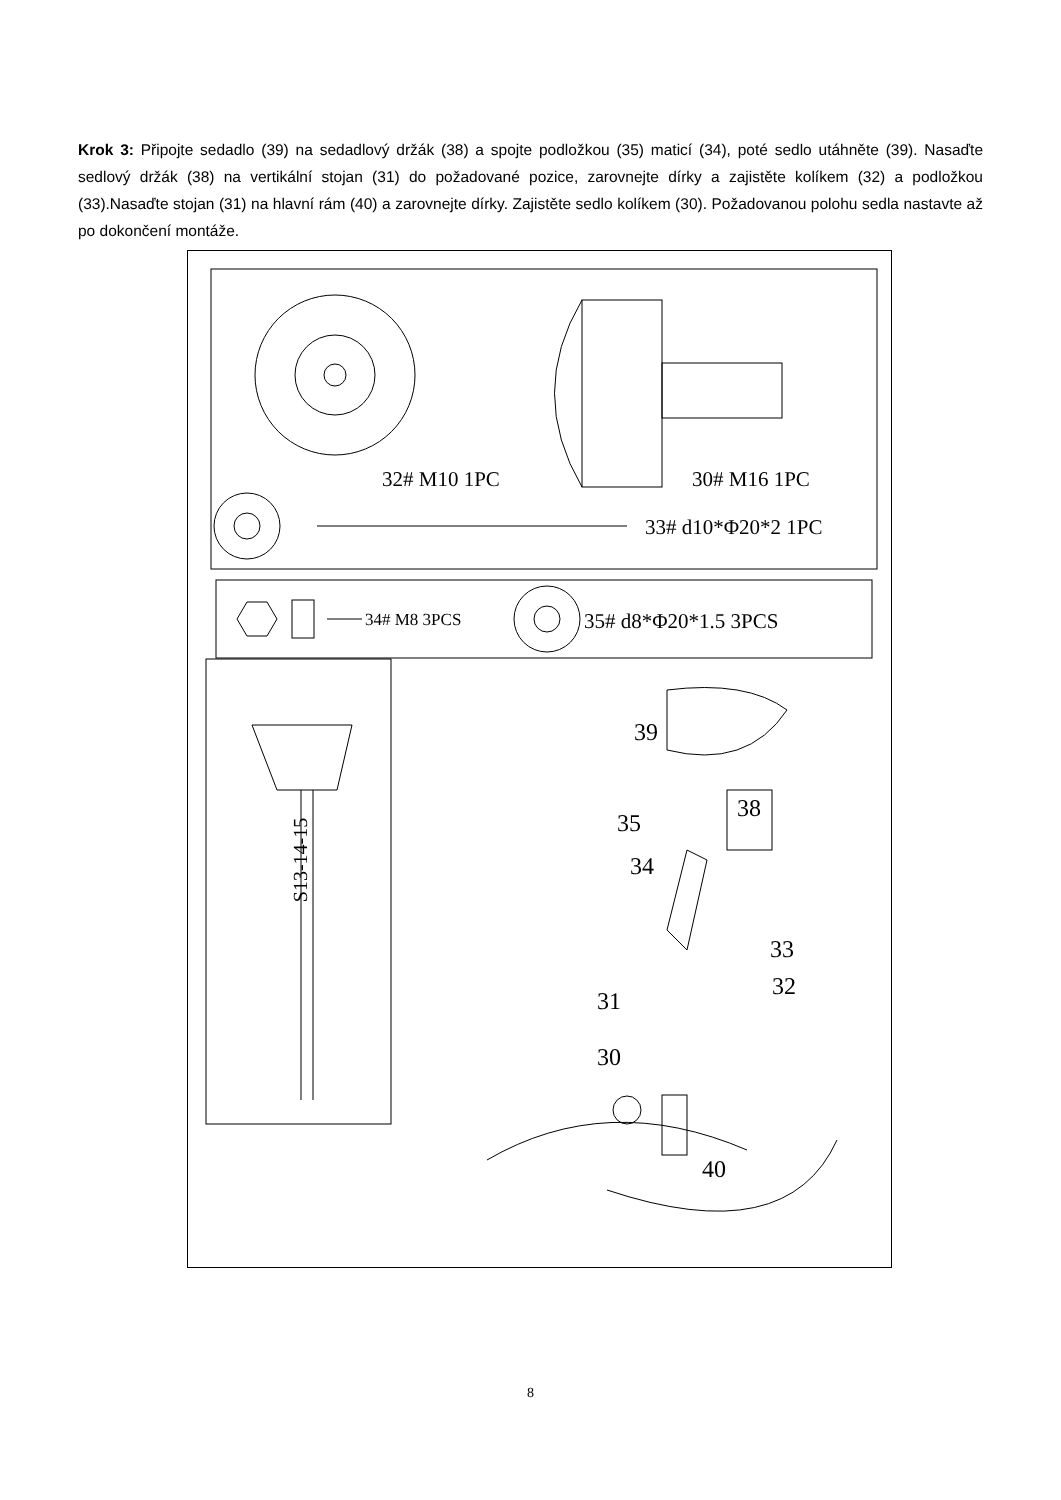Krok 3: Připojte sedadlo (39) na sedadlový držák (38) a spojte podložkou (35) maticí (34), poté sedlo utáhněte (39). Nasaďte sedlový držák (38) na vertikální stojan (31) do požadované pozice, zarovnejte dírky a zajistěte kolíkem (32) a podložkou (33).Nasaďte stojan (31) na hlavní rám (40) a zarovnejte dírky. Zajistěte sedlo kolíkem (30). Požadovanou polohu sedla nastavte až po dokončení montáže.
32# M10 1PC
30# M16 1PC
33# d10*Φ20*2 1PC
34# M8 3PCS
35# d8*Φ20*1.5 3PCS
S13-14-15
39
38
35
34
33
32
31
30
40
8